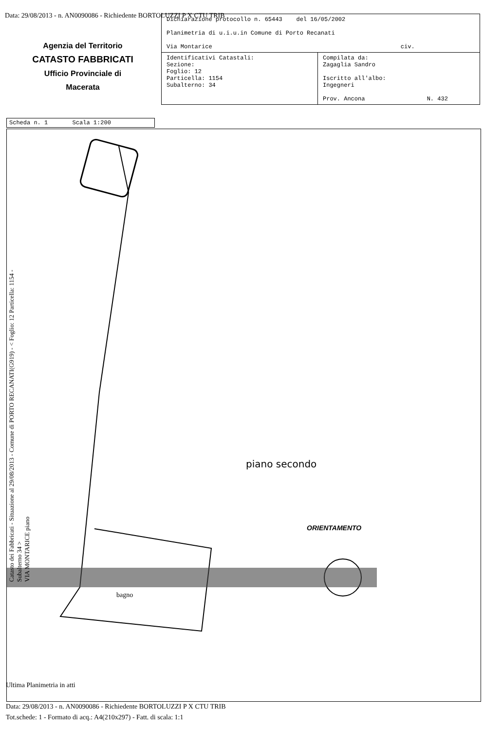Data: 29/08/2013 - n. AN0090086 - Richiedente BORTOLUZZI P X CTU TRIB
Agenzia del Territorio
CATASTO FABBRICATI
Ufficio Provinciale di
Macerata
| Dichiarazione protocollo n. 65443 del 16/05/2002 Planimetria di u.i.u.in Comune di Porto Recanati Via Montarice civ. | |
| Identificativi Catastali: Sezione: Foglio: 12 Particella: 1154 Subalterno: 34 | Compilata da: Zagaglia Sandro Iscritto all'albo: Ingegneri Prov. Ancona N. 432 |
Scheda n. 1 Scala 1:200
bagno
Catasto dei Fabbricati - Situazione al 29/08/2013 - Comune di PORTO RECANATI(G919) - < Foglio: 12 Particella: 1154 - Subalterno 34 >
VIA MONTARICE piano
piano secondo
ORIENTAMENTO
Ultima Planimetria in atti
Data: 29/08/2013 - n. AN0090086 - Richiedente BORTOLUZZI P X CTU TRIB
Tot.schede: 1 - Formato di acq.: A4(210x297) - Fatt. di scala: 1:1